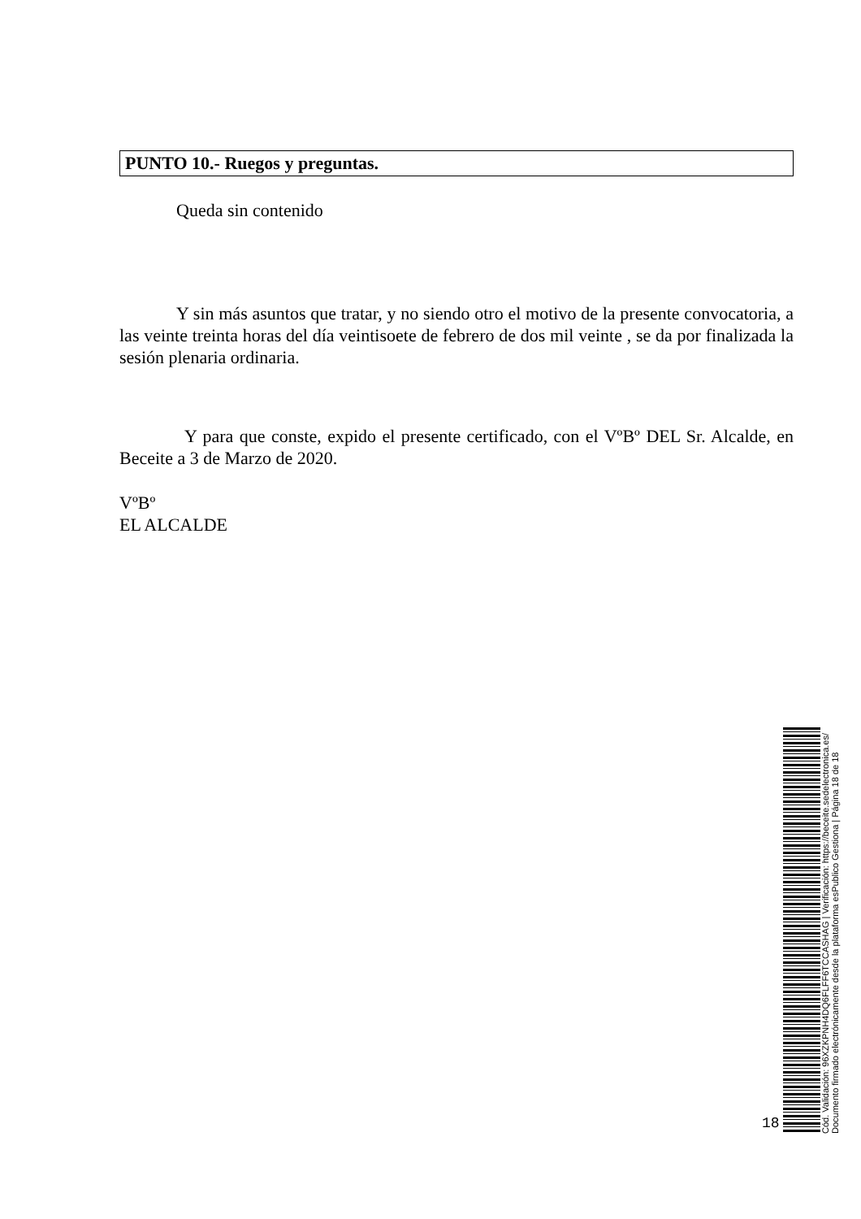PUNTO 10.- Ruegos y preguntas.
Queda sin contenido
Y sin más asuntos que tratar, y no siendo otro el motivo de la presente convocatoria, a las veinte treinta horas del día veintisoete de febrero de dos mil veinte , se da por finalizada la sesión plenaria ordinaria.
Y para que conste, expido el presente certificado, con el VºBº DEL Sr. Alcalde, en Beceite a 3 de Marzo de 2020.
VºBº
EL ALCALDE
18
Cód. Validación: 96XZKPNH4DQ6FLFF6TCCASHAG | Verificación: https://beceite.sedelectronica.es/
Documento firmado electrónicamente desde la plataforma esPublico Gestiona | Página 18 de 18